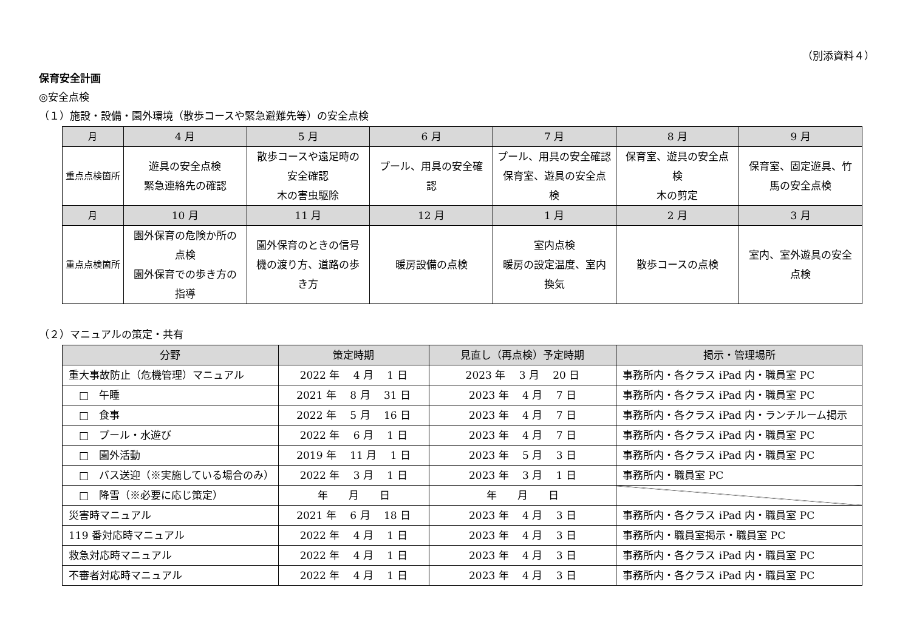（別添資料４）
保育安全計画
◎安全点検
（１）施設・設備・園外環境（散歩コースや緊急避難先等）の安全点検
| 月 | 4 月 | 5 月 | 6 月 | 7 月 | 8 月 | 9 月 |
| 重点点検箇所 | 遊具の安全点検 緊急連絡先の確認 | 散歩コースや遠足時の 安全確認 木の害虫駆除 | プール、用具の安全確 認 | プール、用具の安全確認 保育室、遊具の安全点 検 | 保育室、遊具の安全点 検 木の剪定 | 保育室、固定遊具、竹 馬の安全点検 |
| 月 | 10 月 | 11 月 | 12 月 | 1 月 | 2 月 | 3 月 |
| 重点点検箇所 | 園外保育の危険か所の 点検 園外保育での歩き方の 指導 | 園外保育のときの信号 機の渡り方、道路の歩 き方 | 暖房設備の点検 | 室内点検 暖房の設定温度、室内 換気 | 散歩コースの点検 | 室内、室外遊具の安全 点検 |
（２）マニュアルの策定・共有
| 分野 | 策定時期 | 見直し（再点検）予定時期 | 掲示・管理場所 |
| 重大事故防止（危機管理）マニュアル | 2022 年 4 月 1 日 | 2023 年 3 月 20 日 | 事務所内・各クラス iPad 内・職員室 PC |
| □ 午睡 | 2021 年 8 月 31 日 | 2023 年 4 月 7 日 | 事務所内・各クラス iPad 内・職員室 PC |
| □ 食事 | 2022 年 5 月 16 日 | 2023 年 4 月 7 日 | 事務所内・各クラス iPad 内・ランチルーム掲示 |
| □ プール・水遊び | 2022 年 6 月 1 日 | 2023 年 4 月 7 日 | 事務所内・各クラス iPad 内・職員室 PC |
| □ 園外活動 | 2019 年 11 月 1 日 | 2023 年 5 月 3 日 | 事務所内・各クラス iPad 内・職員室 PC |
| □ バス送迎（※実施している場合のみ） | 2022 年 3 月 1 日 | 2023 年 3 月 1 日 | 事務所内・職員室 PC |
| □ 降雪（※必要に応じ策定） | 年 月 日 | 年 月 日 | |
| 災害時マニュアル | 2021 年 6 月 18 日 | 2023 年 4 月 3 日 | 事務所内・各クラス iPad 内・職員室 PC |
| 119 番対応時マニュアル | 2022 年 4 月 1 日 | 2023 年 4 月 3 日 | 事務所内・職員室掲示・職員室 PC |
| 救急対応時マニュアル | 2022 年 4 月 1 日 | 2023 年 4 月 3 日 | 事務所内・各クラス iPad 内・職員室 PC |
| 不審者対応時マニュアル | 2022 年 4 月 1 日 | 2023 年 4 月 3 日 | 事務所内・各クラス iPad 内・職員室 PC |